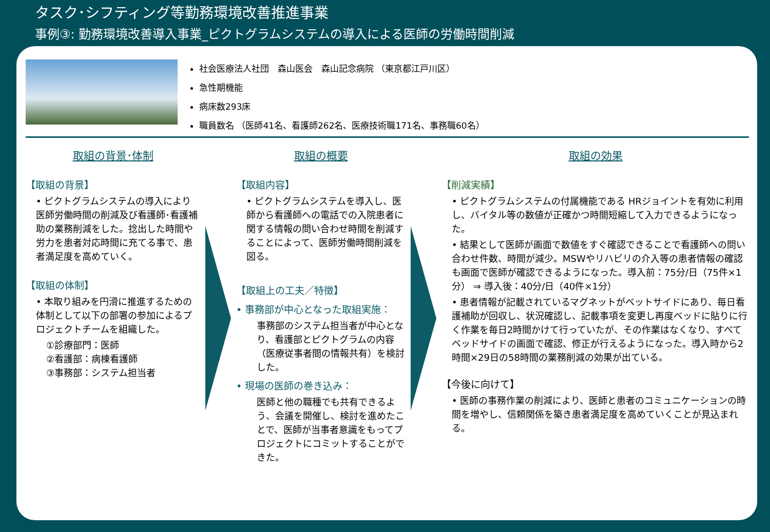タスク･シフティング等勤務環境改善推進事業
事例③: 勤務環境改善導入事業_ピクトグラムシステムの導入による医師の労働時間削減
社会医療法人社団　森山医会　森山記念病院 （東京都江戸川区）
急性期機能
病床数293床
職員数名 （医師41名、看護師262名、医療技術職171名、事務職60名）
取組の背景･体制
【取組の背景】
• ピクトグラムシステムの導入により医師労働時間の削減及び看護師･看護補助の業務削減をした。捻出した時間や労力を患者対応時間に充てる事で、患者満足度を高めていく。
【取組の体制】
• 本取り組みを円滑に推進するための体制として以下の部署の参加によるプロジェクトチームを組織した。
①診療部門：医師
②看護部：病棟看護師
③事務部：システム担当者
取組の概要
【取組内容】
• ピクトグラムシステムを導入し、医師から看護師への電話での入院患者に関する情報の問い合わせ時間を削減することによって、医師労働時間削減を図る。
【取組上の工夫／特徴】
• 事務部が中心となった取組実施：
事務部のシステム担当者が中心となり、看護部とピクトグラムの内容（医療従事者間の情報共有）を検討した。
• 現場の医師の巻き込み：
医師と他の職種でも共有できるよう、会議を開催し、検討を進めたことで、医師が当事者意識をもってプロジェクトにコミットすることができた。
取組の効果
【削減実績】
• ピクトグラムシステムの付属機能である HRジョイントを有効に利用し、バイタル等の数値が正確かつ時間短縮して入力できるようになった。
• 結果として医師が画面で数値をすぐ確認できることで看護師への問い合わせ件数、時間が減少。MSWやリハビリの介入等の患者情報の確認も画面で医師が確認できるようになった。導入前：75分/日（75件×1分） ⇒ 導入後：40分/日（40件×1分）
• 患者情報が記載されているマグネットがベットサイドにあり、毎日看護補助が回収し、状況確認し、記載事項を変更し再度ベッドに貼りに行く作業を毎日2時間かけて行っていたが、その作業はなくなり、すべてベッドサイドの画面で確認、修正が行えるようになった。導入時から2時間×29日の58時間の業務削減の効果が出ている。
【今後に向けて】
• 医師の事務作業の削減により、医師と患者のコミュニケーションの時間を増やし、信頼関係を築き患者満足度を高めていくことが見込まれる。